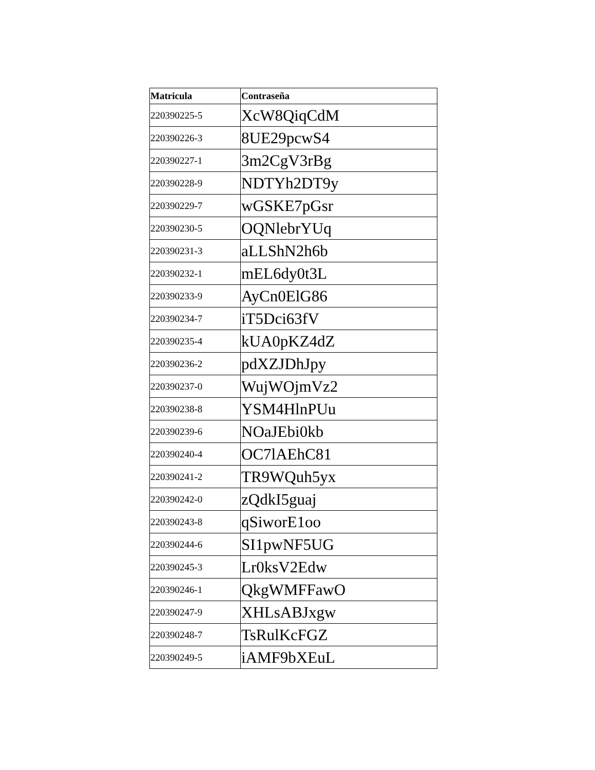| Matricula | Contraseña |
| --- | --- |
| 220390225-5 | XcW8QiqCdM |
| 220390226-3 | 8UE29pcwS4 |
| 220390227-1 | 3m2CgV3rBg |
| 220390228-9 | NDTYh2DT9y |
| 220390229-7 | wGSKE7pGsr |
| 220390230-5 | OQNlebrYUq |
| 220390231-3 | aLLShN2h6b |
| 220390232-1 | mEL6dy0t3L |
| 220390233-9 | AyCn0ElG86 |
| 220390234-7 | iT5Dci63fV |
| 220390235-4 | kUA0pKZ4dZ |
| 220390236-2 | pdXZJDhJpy |
| 220390237-0 | WujWOjmVz2 |
| 220390238-8 | YSM4HlnPUu |
| 220390239-6 | NOaJEbi0kb |
| 220390240-4 | OC7lAEhC81 |
| 220390241-2 | TR9WQuh5yx |
| 220390242-0 | zQdkI5guaj |
| 220390243-8 | qSiworE1oo |
| 220390244-6 | SI1pwNF5UG |
| 220390245-3 | Lr0ksV2Edw |
| 220390246-1 | QkgWMFFawO |
| 220390247-9 | XHLsABJxgw |
| 220390248-7 | TsRulKcFGZ |
| 220390249-5 | iAMF9bXEuL |